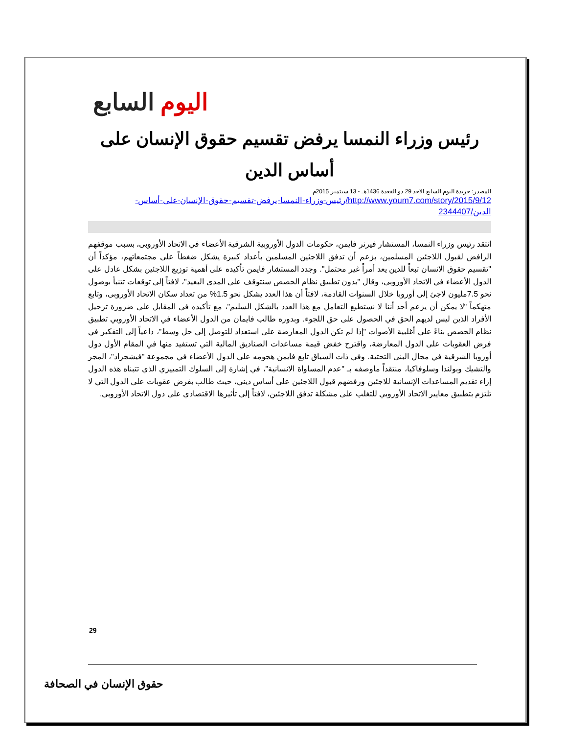اليوم السابع
رئيس وزراء النمسا يرفض تقسيم حقوق الإنسان على أساس الدين
المصدر: جريدة اليوم السابع الاحد 29 ذو القعدة 1436هـ - 13 سبتمبر 2015م
http://www.youm7.com/story/2015/9/12/رئيس-وزراء-النمسا-يرفض-تقسيم-حقوق-الإنسان-على-أساس-الدين/2344407
انتقد رئيس وزراء النمسا، المستشار فيرنر فايمن، حكومات الدول الأوروبية الشرقية الأعضاء في الاتحاد الأوروبى، بسبب موقفهم الرافض لقبول اللاجئين المسلمين، بزعم أن تدفق اللاجئين المسلمين بأعداد كبيرة يشكل ضغطاً على مجتمعاتهم، مؤكداً أن "تقسيم حقوق الانسان تبعاً للدين يعد أمراً غير محتمل". وجدد المستشار فايمن تأكيده على أهمية توزيع اللاجئين بشكل عادل على الدول الأعضاء في الاتحاد الأوروبى، وقال "بدون تطبيق نظام الحصص سنتوقف على المدى البعيد"، لافتاً إلى توقعات تتنبأ بوصول نحو 7.5مليون لاجئ إلى أوروبا خلال السنوات القادمة، لافتاً أن هذا العدد يشكل نحو 1.5% من تعداد سكان الاتحاد الأوروبى، وتابع متهكماً "لا يمكن أن يزعم أحد أننا لا نستطيع التعامل مع هذا العدد بالشكل السليم"، مع تأكيده فى المقابل على ضرورة ترحيل الأفراد الذين ليس لديهم الحق في الحصول على حق اللجوء. وبدوره طالب فايمان من الدول الأعضاء في الاتحاد الأوروبي تطبيق نظام الحصص بناءً على أغلبية الأصوات "إذا لم تكن الدول المعارضة على استعداد للتوصل إلى حل وسط"، داعياً إلى التفكير في فرض العقوبات على الدول المعارضة، واقترح خفض قيمة مساعدات الصناديق المالية التي تستفيد منها في المقام الأول دول أوروبا الشرقية في مجال البنى التحتية. وفي ذات السياق تابع فايمن هجومه على الدول الأعضاء في مجموعة "فيشجراد"، المجر والتشيك وبولندا وسلوفاكيا، منتقداً ماوصفه بـ "عدم المساواة الانسانية"، في إشارة إلى السلوك التمييزي الذي تتبناه هذه الدول إزاء تقديم المساعدات الإنسانية للاجئين ورفضهم قبول اللاجئين على أساس ديني، حيث طالب بفرض عقوبات على الدول التي لا تلتزم بتطبيق معايير الاتحاد الأوروبي للتغلب على مشكلة تدفق اللاجئين، لافتاً إلى تأثيرها الاقتصادي على دول الاتحاد الأوروبى.
29
حقوق الإنسان في الصحافة